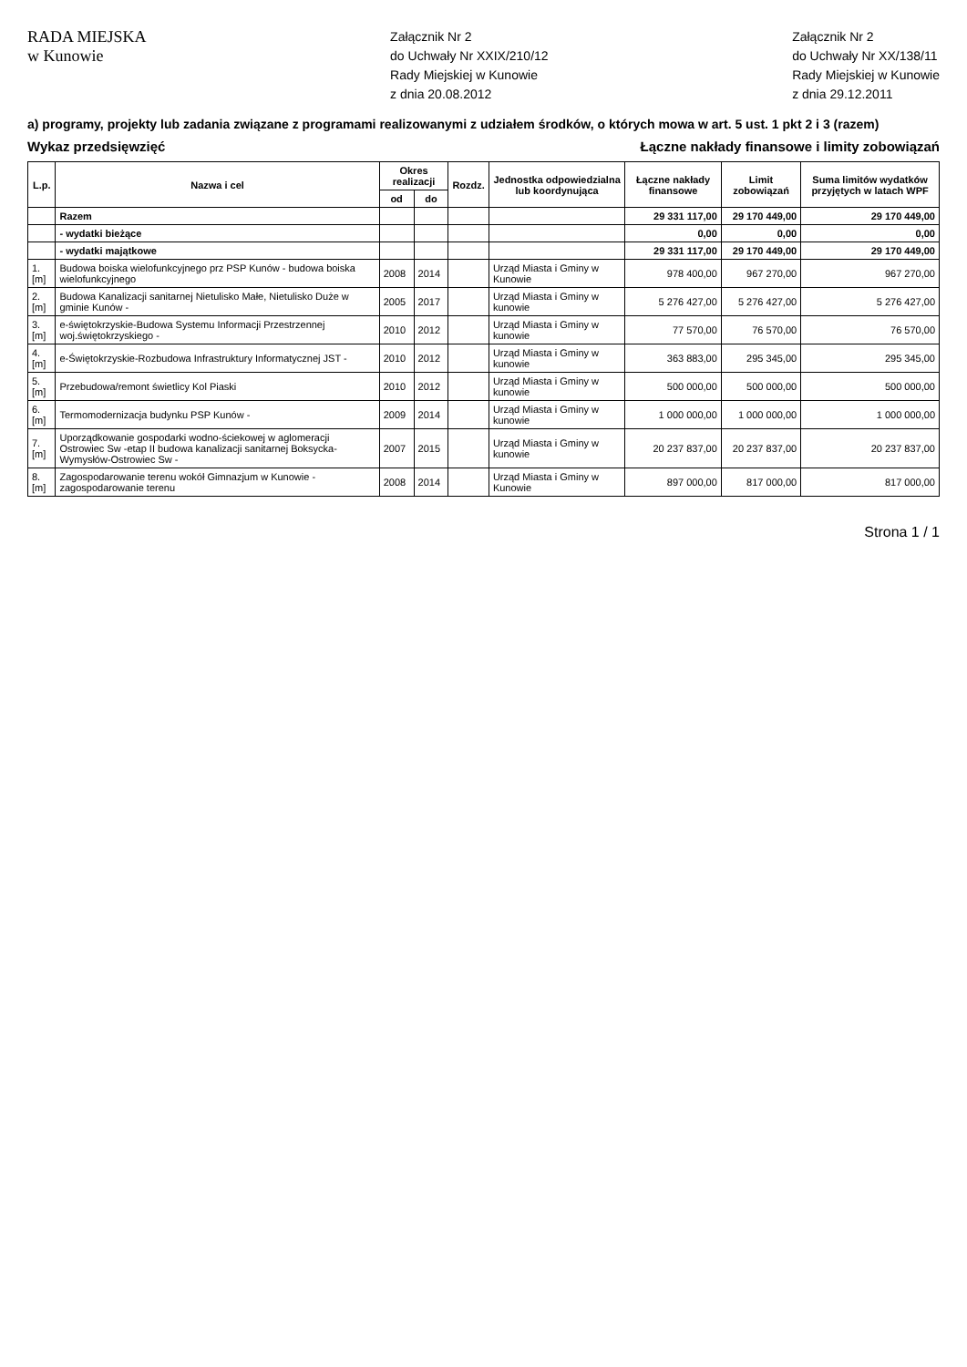RADA MIEJSKA
w Kunowie
Załącznik Nr 2
do Uchwały Nr XXIX/210/12
Rady Miejskiej w Kunowie
z dnia 20.08.2012
Załącznik Nr 2
do Uchwały Nr XX/138/11
Rady Miejskiej w Kunowie
z dnia 29.12.2011
a) programy, projekty lub zadania związane z programami realizowanymi z udziałem środków, o których mowa w art. 5 ust. 1 pkt 2 i 3 (razem)
Wykaz przedsięwzięć Łączne nakłady finansowe i limity zobowiązań
| L.p. | Nazwa i cel | Okres realizacji | | Rozdz. | Jednostka odpowiedzialna lub koordynująca | Łączne nakłady finansowe | Limit zobowiązań | Suma limitów wydatków przyjętych w latach WPF |
| --- | --- | --- | --- | --- | --- | --- | --- | --- |
| | | od | do | | | | | |
| | Razem | | | | | 29 331 117,00 | 29 170 449,00 | 29 170 449,00 |
| | - wydatki bieżące | | | | | 0,00 | 0,00 | 0,00 |
| | - wydatki majątkowe | | | | | 29 331 117,00 | 29 170 449,00 | 29 170 449,00 |
| 1.[m] | Budowa boiska wielofunkcyjnego prz PSP Kunów - budowa boiska wielofunkcyjnego | 2008 | 2014 | | Urząd Miasta i Gminy w Kunowie | 978 400,00 | 967 270,00 | 967 270,00 |
| 2.[m] | Budowa Kanalizacji sanitarnej Nietulisko Małe, Nietulisko Duże w gminie Kunów - | 2005 | 2017 | | Urząd Miasta i Gminy w kunowie | 5 276 427,00 | 5 276 427,00 | 5 276 427,00 |
| 3.[m] | e-świętokrzyskie-Budowa Systemu Informacji Przestrzennej woj.świętokrzyskiego - | 2010 | 2012 | | Urząd Miasta i Gminy w kunowie | 77 570,00 | 76 570,00 | 76 570,00 |
| 4.[m] | e-Świętokrzyskie-Rozbudowa Infrastruktury Informatycznej JST - | 2010 | 2012 | | Urząd Miasta i Gminy w kunowie | 363 883,00 | 295 345,00 | 295 345,00 |
| 5.[m] | Przebudowa/remont świetlicy Kol Piaski | 2010 | 2012 | | Urząd Miasta i Gminy w kunowie | 500 000,00 | 500 000,00 | 500 000,00 |
| 6.[m] | Termomodernizacja budynku PSP Kunów - | 2009 | 2014 | | Urząd Miasta i Gminy w kunowie | 1 000 000,00 | 1 000 000,00 | 1 000 000,00 |
| 7.[m] | Uporządkowanie gospodarki wodno-ściekowej w aglomeracji Ostrowiec Sw -etap II budowa kanalizacji sanitarnej Boksycka-Wymysłów-Ostrowiec Sw - | 2007 | 2015 | | Urząd Miasta i Gminy w kunowie | 20 237 837,00 | 20 237 837,00 | 20 237 837,00 |
| 8.[m] | Zagospodarowanie terenu wokół Gimnazjum w Kunowie - zagospodarowanie terenu | 2008 | 2014 | | Urząd Miasta i Gminy w Kunowie | 897 000,00 | 817 000,00 | 817 000,00 |
Strona 1 / 1